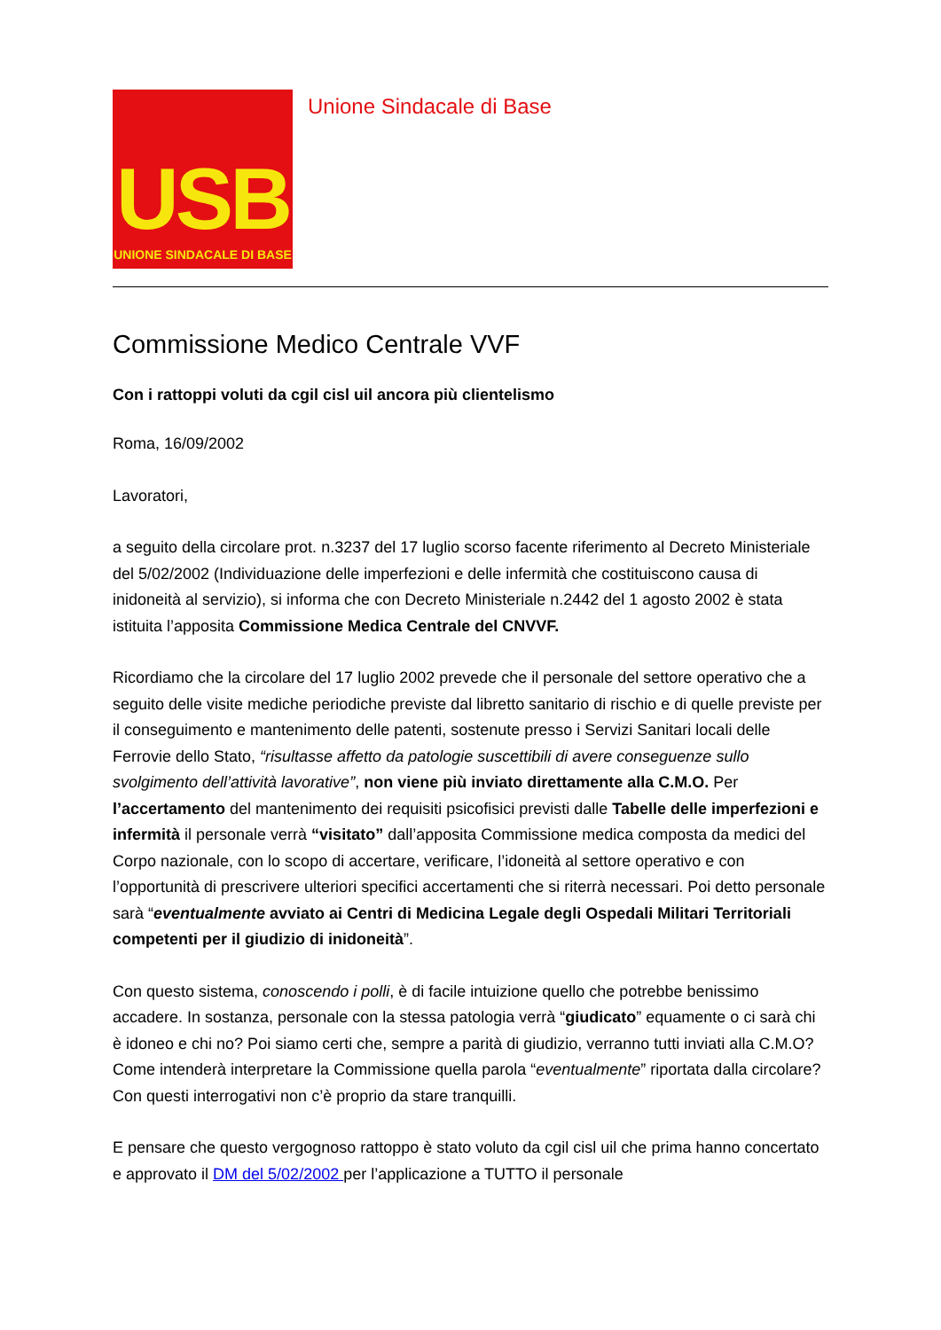USB
UNIONE SINDACALE DI BASE
Unione Sindacale di Base
Commissione Medico Centrale VVF
Con i rattoppi voluti da cgil cisl uil ancora più clientelismo
Roma, 16/09/2002
Lavoratori,
a seguito della circolare prot. n.3237 del 17 luglio scorso facente riferimento al Decreto Ministeriale del 5/02/2002 (Individuazione delle imperfezioni e delle infermità che costituiscono causa di inidoneità al servizio), si informa che con Decreto Ministeriale n.2442 del 1 agosto 2002 è stata istituita l’apposita Commissione Medica Centrale del CNVVF.
Ricordiamo che la circolare del 17 luglio 2002 prevede che il personale del settore operativo che a seguito delle visite mediche periodiche previste dal libretto sanitario di rischio e di quelle previste per il conseguimento e mantenimento delle patenti, sostenute presso i Servizi Sanitari locali delle Ferrovie dello Stato, “risultasse affetto da patologie suscettibili di avere conseguenze sullo svolgimento dell’attività lavorative”, non viene più inviato direttamente alla C.M.O. Per l’accertamento del mantenimento dei requisiti psicofisici previsti dalle Tabelle delle imperfezioni e infermità il personale verrà “visitato” dall’apposita Commissione medica composta da medici del Corpo nazionale, con lo scopo di accertare, verificare, l’idoneità al settore operativo e con l’opportunità di prescrivere ulteriori specifici accertamenti che si riterrà necessari. Poi detto personale sarà “eventualmente avviato ai Centri di Medicina Legale degli Ospedali Militari Territoriali competenti per il giudizio di inidoneità”.
Con questo sistema, conoscendo i polli, è di facile intuizione quello che potrebbe benissimo accadere. In sostanza, personale con la stessa patologia verrà “giudicato” equamente o ci sarà chi è idoneo e chi no? Poi siamo certi che, sempre a parità di giudizio, verranno tutti inviati alla C.M.O? Come intenderà interpretare la Commissione quella parola “eventualmente” riportata dalla circolare? Con questi interrogativi non c’è proprio da stare tranquilli.
E pensare che questo vergognoso rattoppo è stato voluto da cgil cisl uil che prima hanno concertato e approvato il DM del 5/02/2002 per l’applicazione a TUTTO il personale